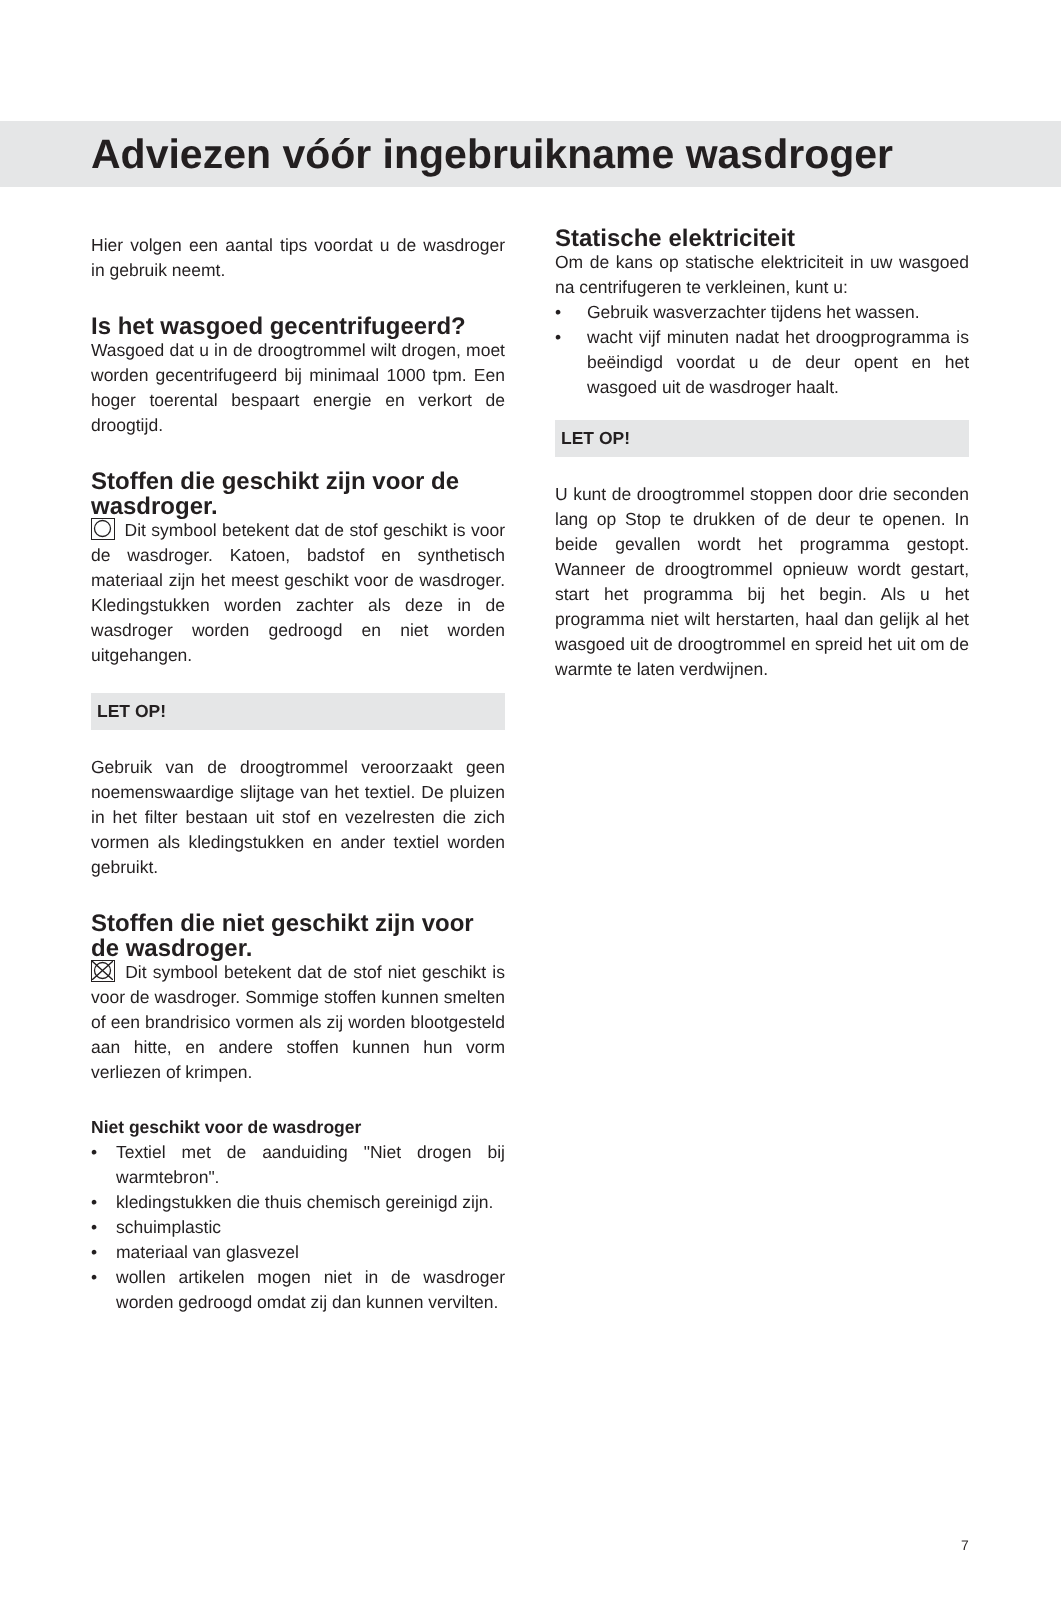Adviezen vóór ingebruikname wasdroger
Hier volgen een aantal tips voordat u de wasdroger in gebruik neemt.
Is het wasgoed gecentrifugeerd?
Wasgoed dat u in de droogtrommel wilt drogen, moet worden gecentrifugeerd bij minimaal 1000 tpm. Een hoger toerental bespaart energie en verkort de droogtijd.
Stoffen die geschikt zijn voor de wasdroger.
Dit symbool betekent dat de stof geschikt is voor de wasdroger. Katoen, badstof en synthetisch materiaal zijn het meest geschikt voor de wasdroger. Kledingstukken worden zachter als deze in de wasdroger worden gedroogd en niet worden uitgehangen.
LET OP!
Gebruik van de droogtrommel veroorzaakt geen noemenswaardige slijtage van het textiel. De pluizen in het filter bestaan uit stof en vezelresten die zich vormen als kledingstukken en ander textiel worden gebruikt.
Stoffen die niet geschikt zijn voor de wasdroger.
Dit symbool betekent dat de stof niet geschikt is voor de wasdroger. Sommige stoffen kunnen smelten of een brandrisico vormen als zij worden blootgesteld aan hitte, en andere stoffen kunnen hun vorm verliezen of krimpen.
Niet geschikt voor de wasdroger
• Textiel met de aanduiding "Niet drogen bij warmtebron".
• kledingstukken die thuis chemisch gereinigd zijn.
• schuimplastic
• materiaal van glasvezel
• wollen artikelen mogen niet in de wasdroger worden gedroogd omdat zij dan kunnen vervilten.
Statische elektriciteit
Om de kans op statische elektriciteit in uw wasgoed na centrifugeren te verkleinen, kunt u:
• Gebruik wasverzachter tijdens het wassen.
• wacht vijf minuten nadat het droogprogramma is beëindigd voordat u de deur opent en het wasgoed uit de wasdroger haalt.
LET OP!
U kunt de droogtrommel stoppen door drie seconden lang op Stop te drukken of de deur te openen. In beide gevallen wordt het programma gestopt. Wanneer de droogtrommel opnieuw wordt gestart, start het programma bij het begin. Als u het programma niet wilt herstarten, haal dan gelijk al het wasgoed uit de droogtrommel en spreid het uit om de warmte te laten verdwijnen.
7